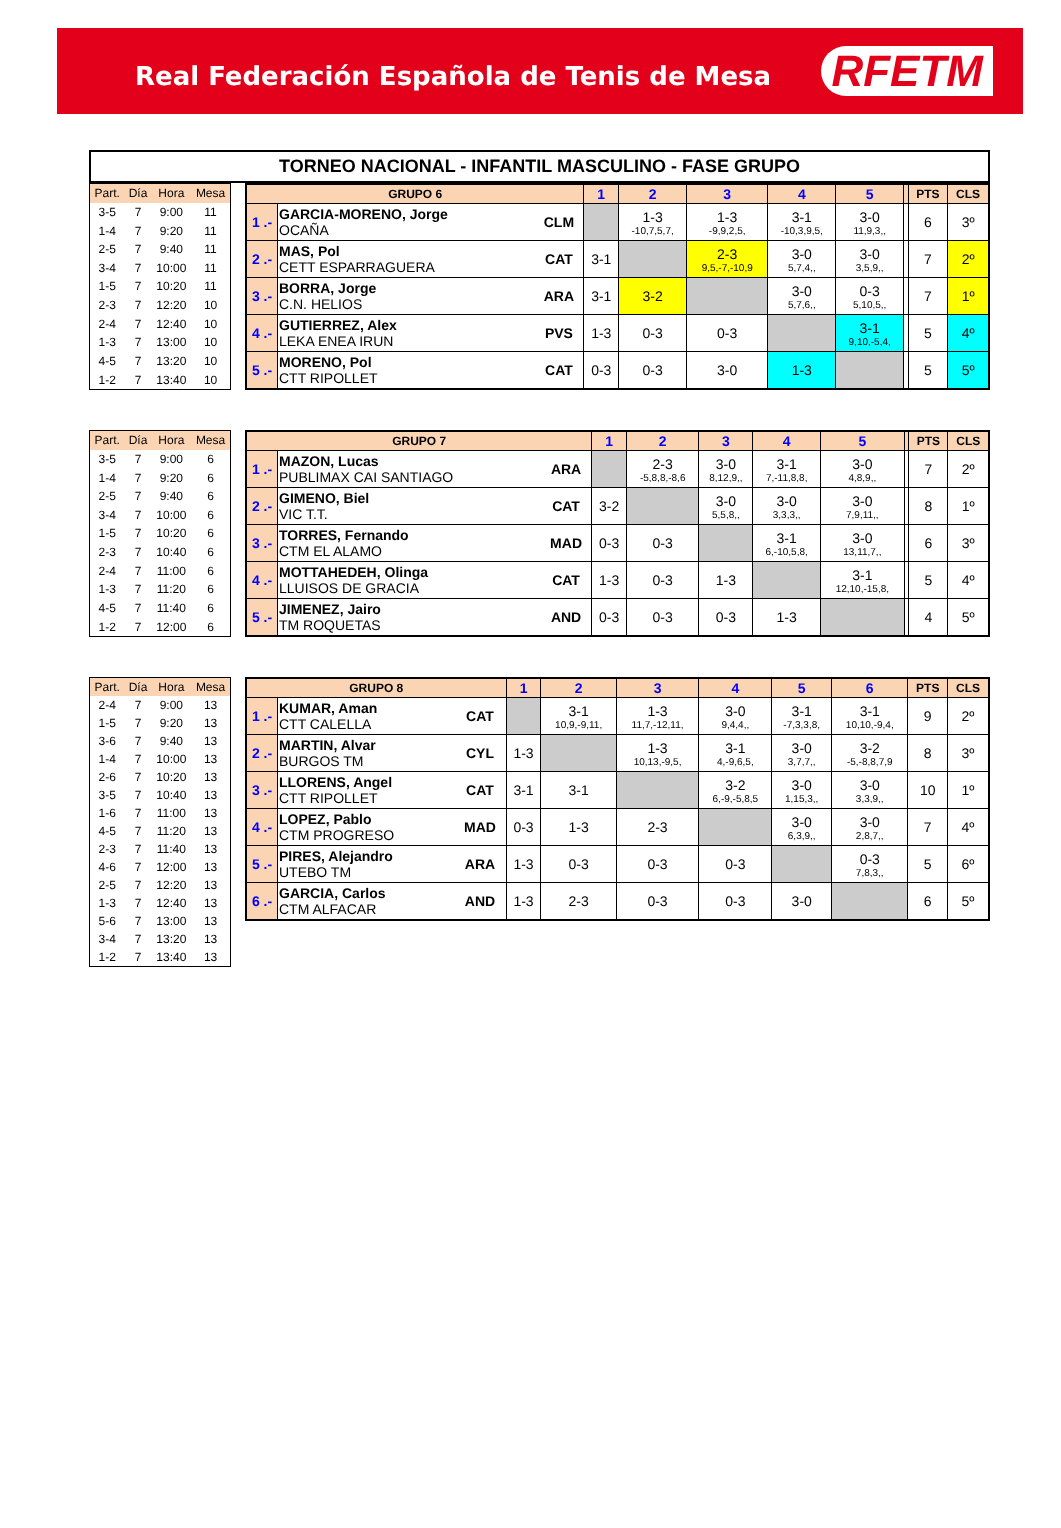Real Federación Española de Tenis de Mesa
RFETM
TORNEO NACIONAL - INFANTIL MASCULINO - FASE GRUPO
| Part. | Día | Hora | Mesa |
| --- | --- | --- | --- |
| 3-5 | 7 | 9:00 | 11 |
| 1-4 | 7 | 9:20 | 11 |
| 2-5 | 7 | 9:40 | 11 |
| 3-4 | 7 | 10:00 | 11 |
| 1-5 | 7 | 10:20 | 11 |
| 2-3 | 7 | 12:20 | 10 |
| 2-4 | 7 | 12:40 | 10 |
| 1-3 | 7 | 13:00 | 10 |
| 4-5 | 7 | 13:20 | 10 |
| 1-2 | 7 | 13:40 | 10 |
| GRUPO 6 | | | 1 | 2 | 3 | 4 | 5 | | PTS | CLS |
| --- | --- | --- | --- | --- | --- | --- | --- | --- | --- | --- |
| 1 .- | GARCIA-MORENO, Jorge OCAÑA | CLM | | 1-3 -10,7,5,7, | 1-3 -9,9,2,5, | 3-1 -10,3,9,5, | 3-0 11,9,3,, | | 6 | 3º |
| 2 .- | MAS, Pol CETT ESPARRAGUERA | CAT | 3-1 | | 2-3 9,5,-7,-10,9 | 3-0 5,7,4,, | 3-0 3,5,9,, | | 7 | 2º |
| 3 .- | BORRA, Jorge C.N. HELIOS | ARA | 3-1 | 3-2 | | 3-0 5,7,6,, | 0-3 5,10,5,, | | 7 | 1º |
| 4 .- | GUTIERREZ, Alex LEKA ENEA IRUN | PVS | 1-3 | 0-3 | 0-3 | | 3-1 9,10,-5,4, | | 5 | 4º |
| 5 .- | MORENO, Pol CTT RIPOLLET | CAT | 0-3 | 0-3 | 3-0 | 1-3 | | | 5 | 5º |
| Part. | Día | Hora | Mesa |
| --- | --- | --- | --- |
| 3-5 | 7 | 9:00 | 6 |
| 1-4 | 7 | 9:20 | 6 |
| 2-5 | 7 | 9:40 | 6 |
| 3-4 | 7 | 10:00 | 6 |
| 1-5 | 7 | 10:20 | 6 |
| 2-3 | 7 | 10:40 | 6 |
| 2-4 | 7 | 11:00 | 6 |
| 1-3 | 7 | 11:20 | 6 |
| 4-5 | 7 | 11:40 | 6 |
| 1-2 | 7 | 12:00 | 6 |
| GRUPO 7 | | | 1 | 2 | 3 | 4 | 5 | | PTS | CLS |
| --- | --- | --- | --- | --- | --- | --- | --- | --- | --- | --- |
| 1 .- | MAZON, Lucas PUBLIMAX CAI SANTIAGO | ARA | | 2-3 -5,8,8,-8,6 | 3-0 8,12,9,, | 3-1 7,-11,8,8, | 3-0 4,8,9,, | | 7 | 2º |
| 2 .- | GIMENO, Biel VIC T.T. | CAT | 3-2 | | 3-0 5,5,8,, | 3-0 3,3,3,, | 3-0 7,9,11,, | | 8 | 1º |
| 3 .- | TORRES, Fernando CTM EL ALAMO | MAD | 0-3 | 0-3 | | 3-1 6,-10,5,8, | 3-0 13,11,7,, | | 6 | 3º |
| 4 .- | MOTTAHEDEH, Olinga LLUISOS DE GRACIA | CAT | 1-3 | 0-3 | 1-3 | | 3-1 12,10,-15,8, | | 5 | 4º |
| 5 .- | JIMENEZ, Jairo TM ROQUETAS | AND | 0-3 | 0-3 | 0-3 | 1-3 | | | 4 | 5º |
| Part. | Día | Hora | Mesa |
| --- | --- | --- | --- |
| 2-4 | 7 | 9:00 | 13 |
| 1-5 | 7 | 9:20 | 13 |
| 3-6 | 7 | 9:40 | 13 |
| 1-4 | 7 | 10:00 | 13 |
| 2-6 | 7 | 10:20 | 13 |
| 3-5 | 7 | 10:40 | 13 |
| 1-6 | 7 | 11:00 | 13 |
| 4-5 | 7 | 11:20 | 13 |
| 2-3 | 7 | 11:40 | 13 |
| 4-6 | 7 | 12:00 | 13 |
| 2-5 | 7 | 12:20 | 13 |
| 1-3 | 7 | 12:40 | 13 |
| 5-6 | 7 | 13:00 | 13 |
| 3-4 | 7 | 13:20 | 13 |
| 1-2 | 7 | 13:40 | 13 |
| GRUPO 8 | | | 1 | 2 | 3 | 4 | 5 | 6 | PTS | CLS |
| --- | --- | --- | --- | --- | --- | --- | --- | --- | --- | --- |
| 1 .- | KUMAR, Aman CTT CALELLA | CAT | | 3-1 10,9,-9,11, | 1-3 11,7,-12,11, | 3-0 9,4,4,, | 3-1 -7,3,3,8, | 3-1 10,10,-9,4, | 9 | 2º |
| 2 .- | MARTIN, Alvar BURGOS TM | CYL | 1-3 | | 1-3 10,13,-9,5, | 3-1 4,-9,6,5, | 3-0 3,7,7,, | 3-2 -5,-8,8,7,9 | 8 | 3º |
| 3 .- | LLORENS, Angel CTT RIPOLLET | CAT | 3-1 | 3-1 | | 3-2 6,-9,-5,8,5 | 3-0 1,15,3,, | 3-0 3,3,9,, | 10 | 1º |
| 4 .- | LOPEZ, Pablo CTM PROGRESO | MAD | 0-3 | 1-3 | 2-3 | | 3-0 6,3,9,, | 3-0 2,8,7,, | 7 | 4º |
| 5 .- | PIRES, Alejandro UTEBO TM | ARA | 1-3 | 0-3 | 0-3 | 0-3 | | 0-3 7,8,3,, | 5 | 6º |
| 6 .- | GARCIA, Carlos CTM ALFACAR | AND | 1-3 | 2-3 | 0-3 | 0-3 | 3-0 | | 6 | 5º |